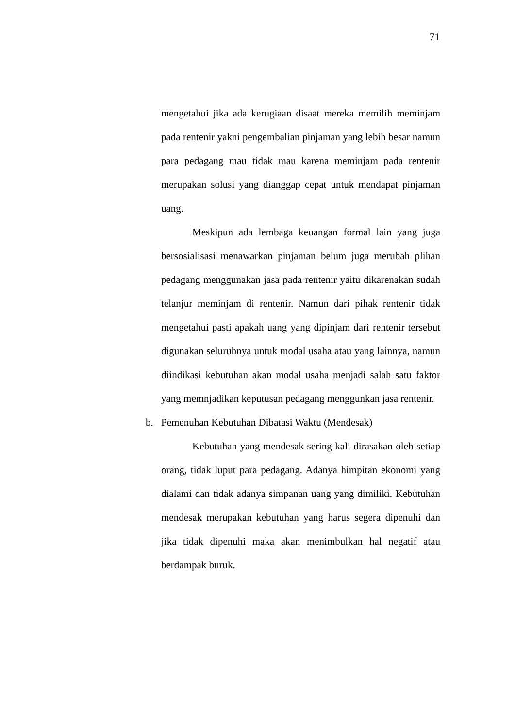71
mengetahui jika ada kerugiaan disaat mereka memilih meminjam pada rentenir yakni pengembalian pinjaman yang lebih besar namun para pedagang mau tidak mau karena meminjam pada rentenir merupakan solusi yang dianggap cepat untuk mendapat pinjaman uang.
Meskipun ada lembaga keuangan formal lain yang juga bersosialisasi menawarkan pinjaman belum juga merubah plihan pedagang menggunakan jasa pada rentenir yaitu dikarenakan sudah telanjur meminjam di rentenir. Namun dari pihak rentenir tidak mengetahui pasti apakah uang yang dipinjam dari rentenir tersebut digunakan seluruhnya untuk modal usaha atau yang lainnya, namun diindikasi kebutuhan akan modal usaha menjadi salah satu faktor yang memnjadikan keputusan pedagang menggunkan jasa rentenir.
b. Pemenuhan Kebutuhan Dibatasi Waktu (Mendesak)
Kebutuhan yang mendesak sering kali dirasakan oleh setiap orang, tidak luput para pedagang. Adanya himpitan ekonomi yang dialami dan tidak adanya simpanan uang yang dimiliki. Kebutuhan mendesak merupakan kebutuhan yang harus segera dipenuhi dan jika tidak dipenuhi maka akan menimbulkan hal negatif atau berdampak buruk.